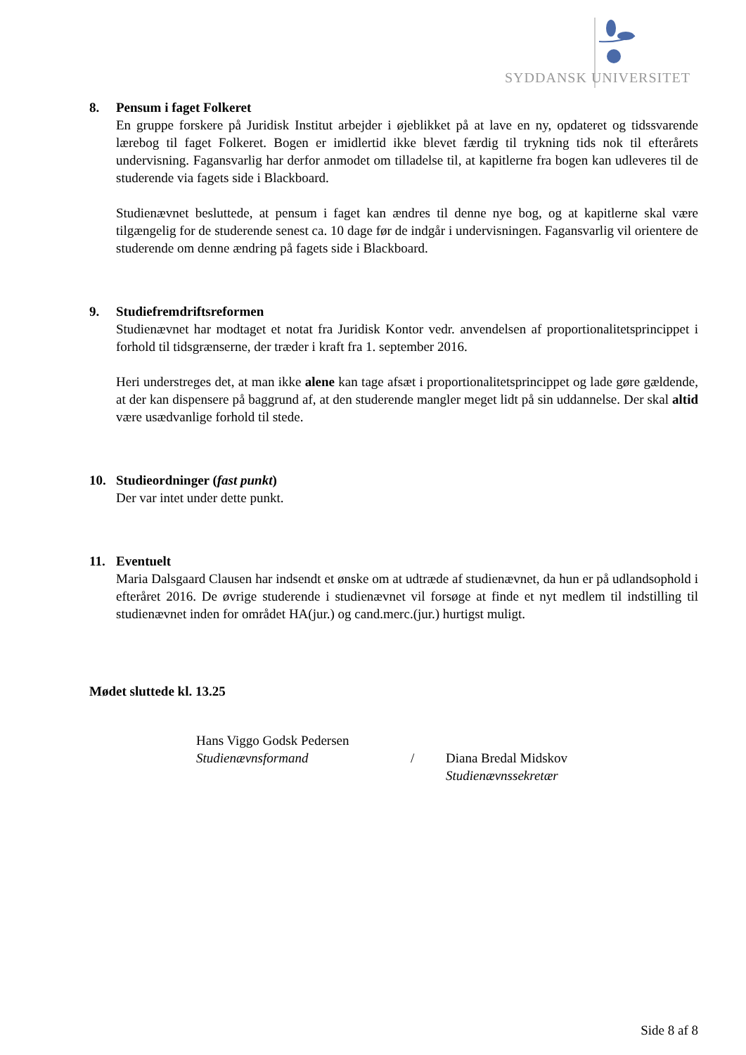SYDDANSK UNIVERSITET
8. Pensum i faget Folkeret
En gruppe forskere på Juridisk Institut arbejder i øjeblikket på at lave en ny, opdateret og tidssvarende lærebog til faget Folkeret. Bogen er imidlertid ikke blevet færdig til trykning tids nok til efterårets undervisning. Fagansvarlig har derfor anmodet om tilladelse til, at kapitlerne fra bogen kan udleveres til de studerende via fagets side i Blackboard.
Studienævnet besluttede, at pensum i faget kan ændres til denne nye bog, og at kapitlerne skal være tilgængelig for de studerende senest ca. 10 dage før de indgår i undervisningen. Fagansvarlig vil orientere de studerende om denne ændring på fagets side i Blackboard.
9. Studiefremdriftsreformen
Studienævnet har modtaget et notat fra Juridisk Kontor vedr. anvendelsen af proportionalitetsprincippet i forhold til tidsgrænserne, der træder i kraft fra 1. september 2016.
Heri understreges det, at man ikke alene kan tage afsæt i proportionalitetsprincippet og lade gøre gældende, at der kan dispensere på baggrund af, at den studerende mangler meget lidt på sin uddannelse. Der skal altid være usædvanlige forhold til stede.
10. Studieordninger (fast punkt)
Der var intet under dette punkt.
11. Eventuelt
Maria Dalsgaard Clausen har indsendt et ønske om at udtræde af studienævnet, da hun er på udlandsophold i efteråret 2016. De øvrige studerende i studienævnet vil forsøge at finde et nyt medlem til indstilling til studienævnet inden for området HA(jur.) og cand.merc.(jur.) hurtigst muligt.
Mødet sluttede kl. 13.25
Hans Viggo Godsk Pedersen
Studienævnsformand
/ Diana Bredal Midskov
Studienævnssekretær
Side 8 af 8